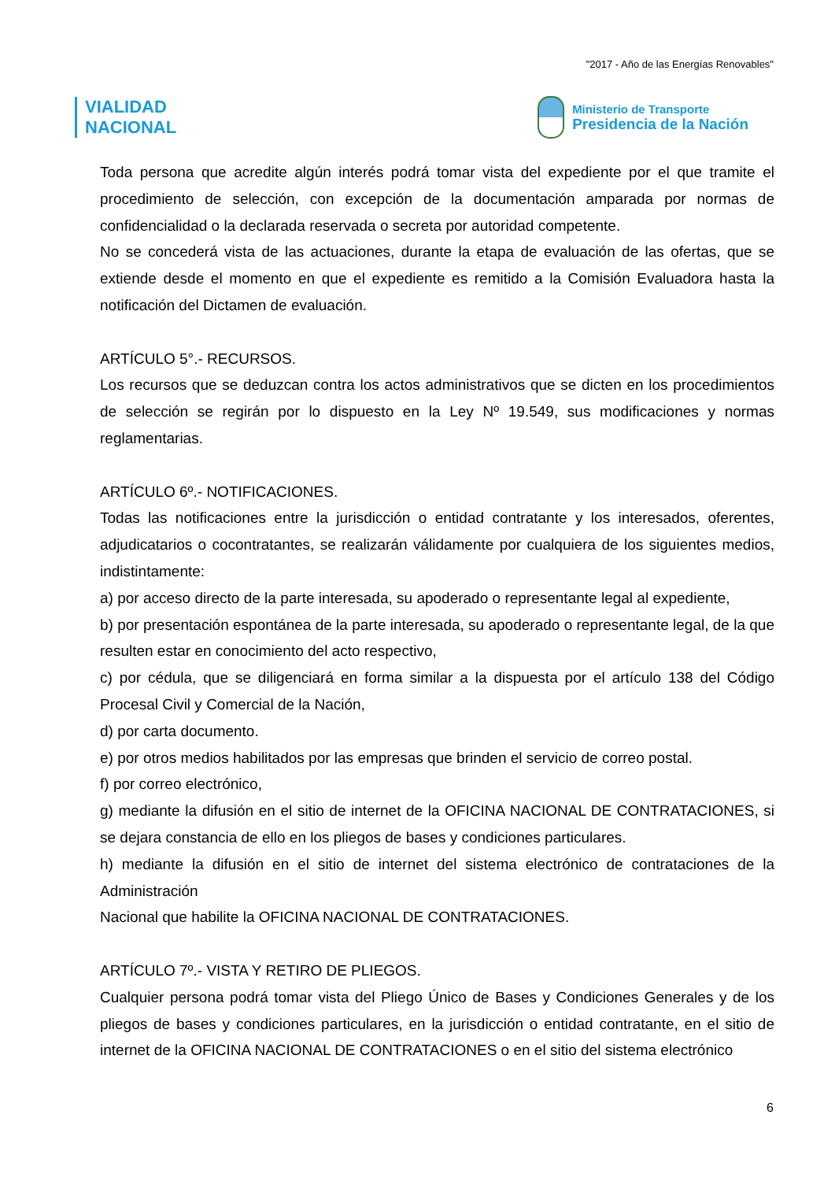"2017 - Año de las Energías Renovables"
VIALIDAD
NACIONAL
Ministerio de Transporte
Presidencia de la Nación
Toda persona que acredite algún interés podrá tomar vista del expediente por el que tramite el procedimiento de selección, con excepción de la documentación amparada por normas de confidencialidad o la declarada reservada o secreta por autoridad competente.
No se concederá vista de las actuaciones, durante la etapa de evaluación de las ofertas, que se extiende desde el momento en que el expediente es remitido a la Comisión Evaluadora hasta la notificación del Dictamen de evaluación.
ARTÍCULO 5°.- RECURSOS.
Los recursos que se deduzcan contra los actos administrativos que se dicten en los procedimientos de selección se regirán por lo dispuesto en la Ley Nº 19.549, sus modificaciones y normas reglamentarias.
ARTÍCULO 6º.- NOTIFICACIONES.
Todas las notificaciones entre la jurisdicción o entidad contratante y los interesados, oferentes, adjudicatarios o cocontratantes, se realizarán válidamente por cualquiera de los siguientes medios, indistintamente:
a) por acceso directo de la parte interesada, su apoderado o representante legal al expediente,
b) por presentación espontánea de la parte interesada, su apoderado o representante legal, de la que resulten estar en conocimiento del acto respectivo,
c) por cédula, que se diligenciará en forma similar a la dispuesta por el artículo 138 del Código Procesal Civil y Comercial de la Nación,
d) por carta documento.
e) por otros medios habilitados por las empresas que brinden el servicio de correo postal.
f) por correo electrónico,
g) mediante la difusión en el sitio de internet de la OFICINA NACIONAL DE CONTRATACIONES, si se dejara constancia de ello en los pliegos de bases y condiciones particulares.
h) mediante la difusión en el sitio de internet del sistema electrónico de contrataciones de la Administración
Nacional que habilite la OFICINA NACIONAL DE CONTRATACIONES.
ARTÍCULO 7º.- VISTA Y RETIRO DE PLIEGOS.
Cualquier persona podrá tomar vista del Pliego Único de Bases y Condiciones Generales y de los pliegos de bases y condiciones particulares, en la jurisdicción o entidad contratante, en el sitio de internet de la OFICINA NACIONAL DE CONTRATACIONES o en el sitio del sistema electrónico
6